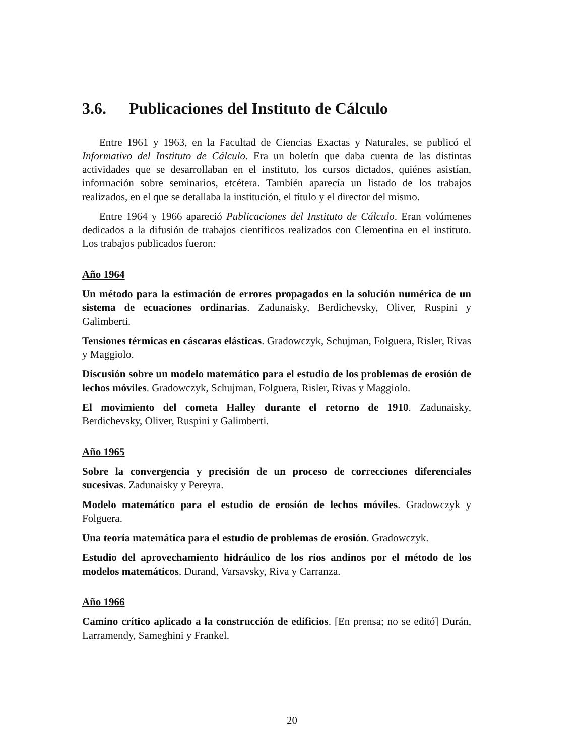3.6. Publicaciones del Instituto de Cálculo
Entre 1961 y 1963, en la Facultad de Ciencias Exactas y Naturales, se publicó el Informativo del Instituto de Cálculo. Era un boletín que daba cuenta de las distintas actividades que se desarrollaban en el instituto, los cursos dictados, quiénes asistían, información sobre seminarios, etcétera. También aparecía un listado de los trabajos realizados, en el que se detallaba la institución, el título y el director del mismo.
Entre 1964 y 1966 apareció Publicaciones del Instituto de Cálculo. Eran volúmenes dedicados a la difusión de trabajos científicos realizados con Clementina en el instituto. Los trabajos publicados fueron:
Año 1964
Un método para la estimación de errores propagados en la solución numérica de un sistema de ecuaciones ordinarias. Zadunaisky, Berdichevsky, Oliver, Ruspini y Galimberti.
Tensiones térmicas en cáscaras elásticas. Gradowczyk, Schujman, Folguera, Risler, Rivas y Maggiolo.
Discusión sobre un modelo matemático para el estudio de los problemas de erosión de lechos móviles. Gradowczyk, Schujman, Folguera, Risler, Rivas y Maggiolo.
El movimiento del cometa Halley durante el retorno de 1910. Zadunaisky, Berdichevsky, Oliver, Ruspini y Galimberti.
Año 1965
Sobre la convergencia y precisión de un proceso de correcciones diferenciales sucesivas. Zadunaisky y Pereyra.
Modelo matemático para el estudio de erosión de lechos móviles. Gradowczyk y Folguera.
Una teoría matemática para el estudio de problemas de erosión. Gradowczyk.
Estudio del aprovechamiento hidráulico de los rios andinos por el método de los modelos matemáticos. Durand, Varsavsky, Riva y Carranza.
Año 1966
Camino crítico aplicado a la construcción de edificios. [En prensa; no se editó] Durán, Larramendy, Sameghini y Frankel.
20